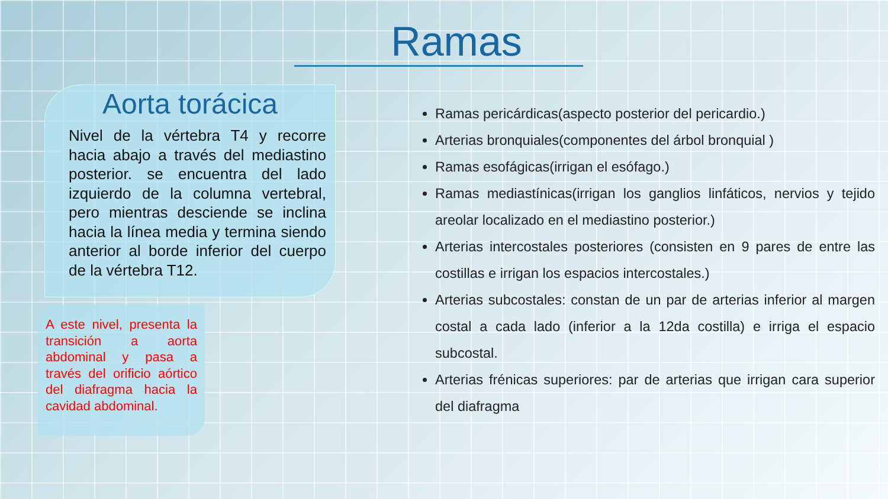Ramas
Aorta torácica
Nivel de la vértebra T4 y recorre hacia abajo a través del mediastino posterior. se encuentra del lado izquierdo de la columna vertebral, pero mientras desciende se inclina hacia la línea media y termina siendo anterior al borde inferior del cuerpo de la vértebra T12.
A este nivel, presenta la transición a aorta abdominal y pasa a través del orificio aórtico del diafragma hacia la cavidad abdominal.
Ramas pericárdicas(aspecto posterior del pericardio.)
Arterias bronquiales(componentes del árbol bronquial )
Ramas esofágicas(irrigan el esófago.)
Ramas mediastínicas(irrigan los ganglios linfáticos, nervios y tejido areolar localizado en el mediastino posterior.)
Arterias intercostales posteriores (consisten en 9 pares de entre las costillas e irrigan los espacios intercostales.)
Arterias subcostales: constan de un par de arterias inferior al margen costal a cada lado (inferior a la 12da costilla) e irriga el espacio subcostal.
Arterias frénicas superiores: par de arterias que irrigan cara superior del diafragma